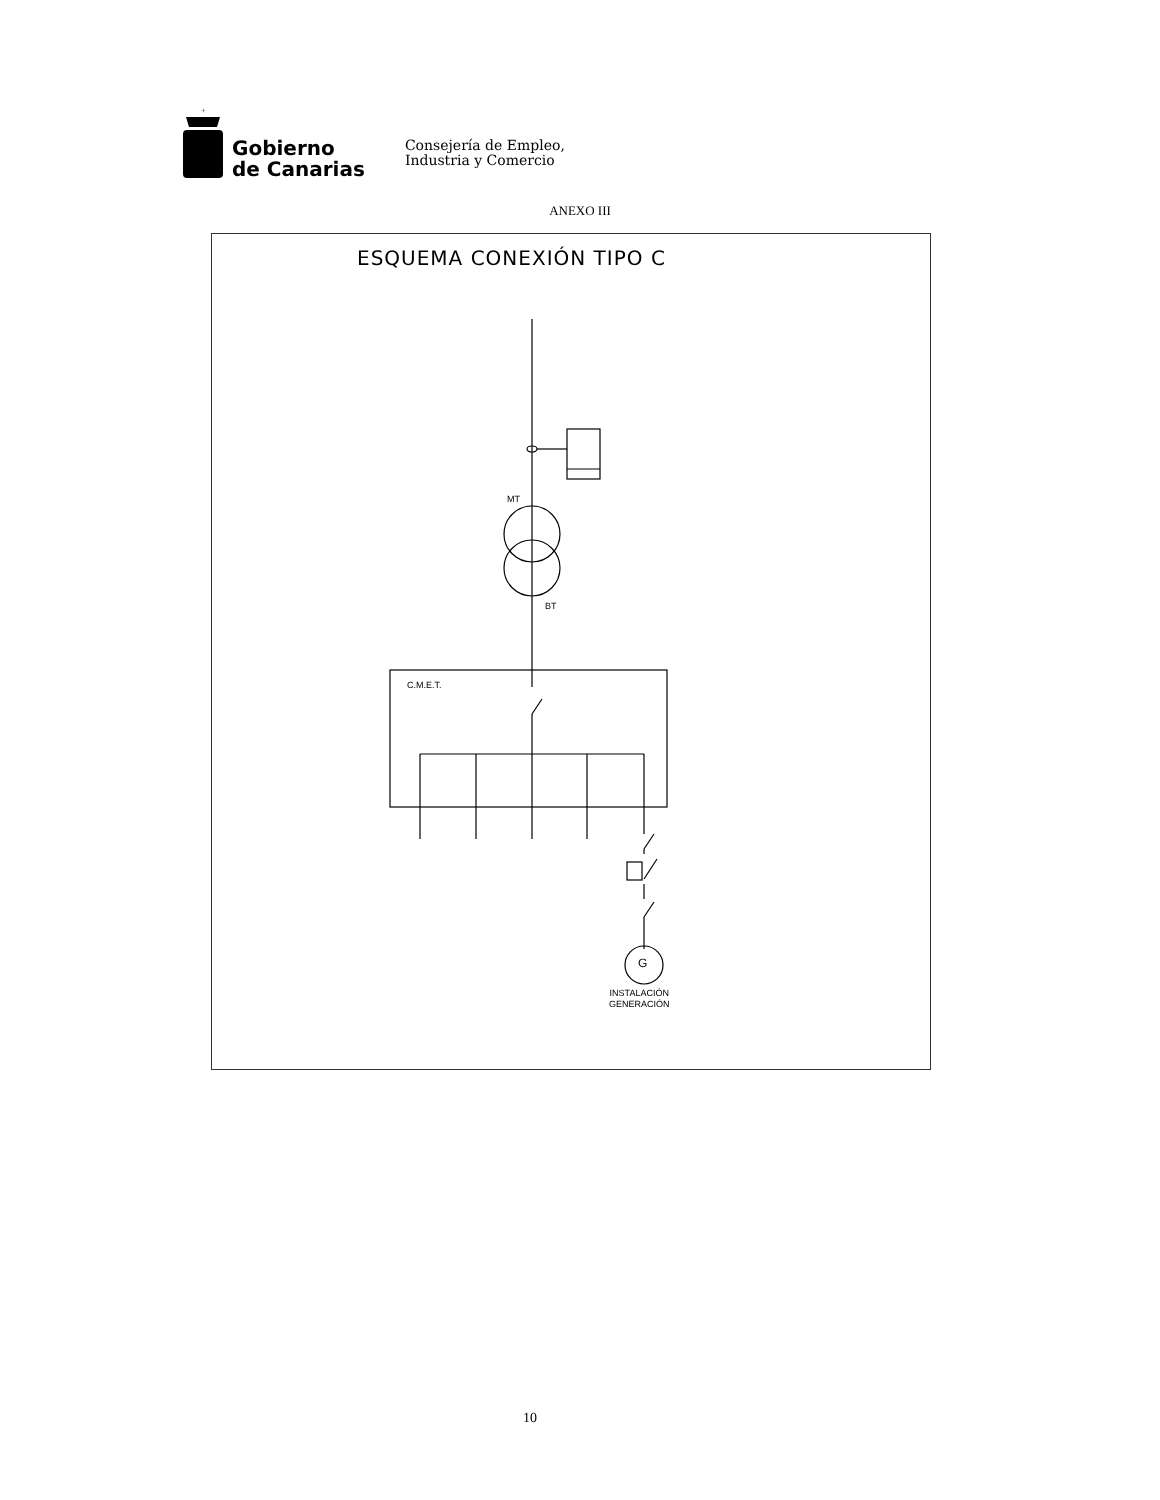+
Gobierno
de Canarias
Consejería de Empleo,
Industria y Comercio
ANEXO III
ESQUEMA CONEXIÓN TIPO C
MT
BT
C.M.E.T.
G
INSTALACIÓN
GENERACIÓN
10